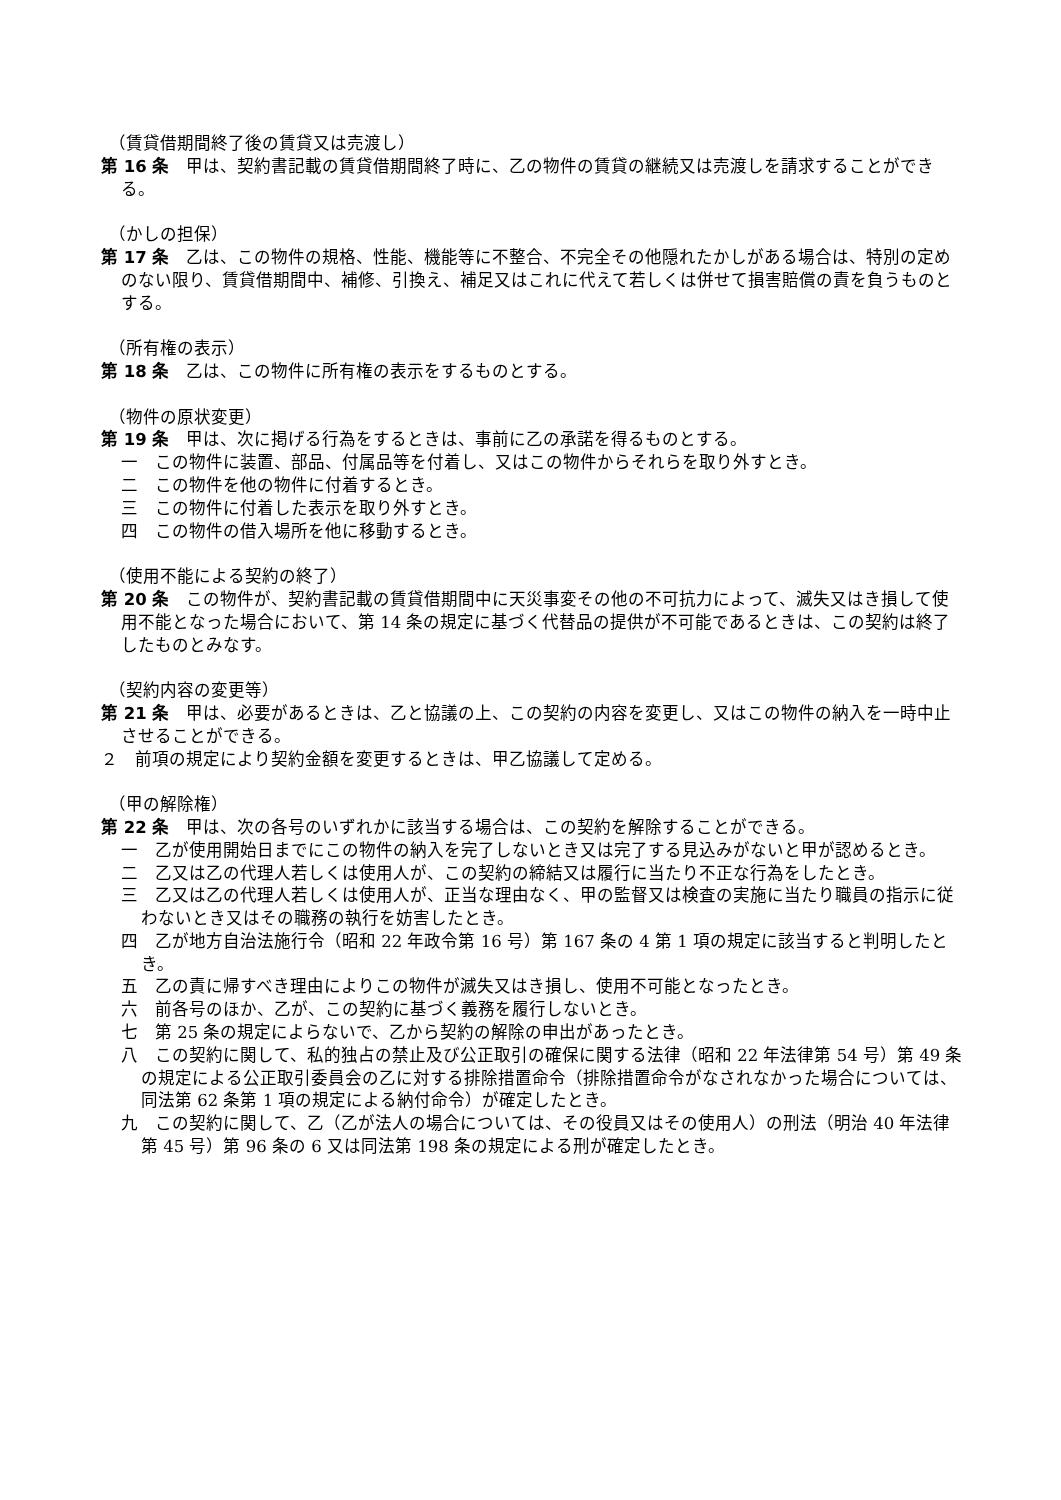（賃貸借期間終了後の賃貸又は売渡し）
第 16 条　甲は、契約書記載の賃貸借期間終了時に、乙の物件の賃貸の継続又は売渡しを請求することができる。
（かしの担保）
第 17 条　乙は、この物件の規格、性能、機能等に不整合、不完全その他隠れたかしがある場合は、特別の定めのない限り、賃貸借期間中、補修、引換え、補足又はこれに代えて若しくは併せて損害賠償の責を負うものとする。
（所有権の表示）
第 18 条　乙は、この物件に所有権の表示をするものとする。
（物件の原状変更）
第 19 条　甲は、次に掲げる行為をするときは、事前に乙の承諾を得るものとする。
一　この物件に装置、部品、付属品等を付着し、又はこの物件からそれらを取り外すとき。
二　この物件を他の物件に付着するとき。
三　この物件に付着した表示を取り外すとき。
四　この物件の借入場所を他に移動するとき。
（使用不能による契約の終了）
第 20 条　この物件が、契約書記載の賃貸借期間中に天災事変その他の不可抗力によって、滅失又はき損して使用不能となった場合において、第 14 条の規定に基づく代替品の提供が不可能であるときは、この契約は終了したものとみなす。
（契約内容の変更等）
第 21 条　甲は、必要があるときは、乙と協議の上、この契約の内容を変更し、又はこの物件の納入を一時中止させることができる。
２　前項の規定により契約金額を変更するときは、甲乙協議して定める。
（甲の解除権）
第 22 条　甲は、次の各号のいずれかに該当する場合は、この契約を解除することができる。
一　乙が使用開始日までにこの物件の納入を完了しないとき又は完了する見込みがないと甲が認めるとき。
二　乙又は乙の代理人若しくは使用人が、この契約の締結又は履行に当たり不正な行為をしたとき。
三　乙又は乙の代理人若しくは使用人が、正当な理由なく、甲の監督又は検査の実施に当たり職員の指示に従わないとき又はその職務の執行を妨害したとき。
四　乙が地方自治法施行令（昭和 22 年政令第 16 号）第 167 条の 4 第 1 項の規定に該当すると判明したとき。
五　乙の責に帰すべき理由によりこの物件が滅失又はき損し、使用不可能となったとき。
六　前各号のほか、乙が、この契約に基づく義務を履行しないとき。
七　第 25 条の規定によらないで、乙から契約の解除の申出があったとき。
八　この契約に関して、私的独占の禁止及び公正取引の確保に関する法律（昭和 22 年法律第 54 号）第 49 条の規定による公正取引委員会の乙に対する排除措置命令（排除措置命令がなされなかった場合については、同法第 62 条第 1 項の規定による納付命令）が確定したとき。
九　この契約に関して、乙（乙が法人の場合については、その役員又はその使用人）の刑法（明治 40 年法律第 45 号）第 96 条の 6 又は同法第 198 条の規定による刑が確定したとき。